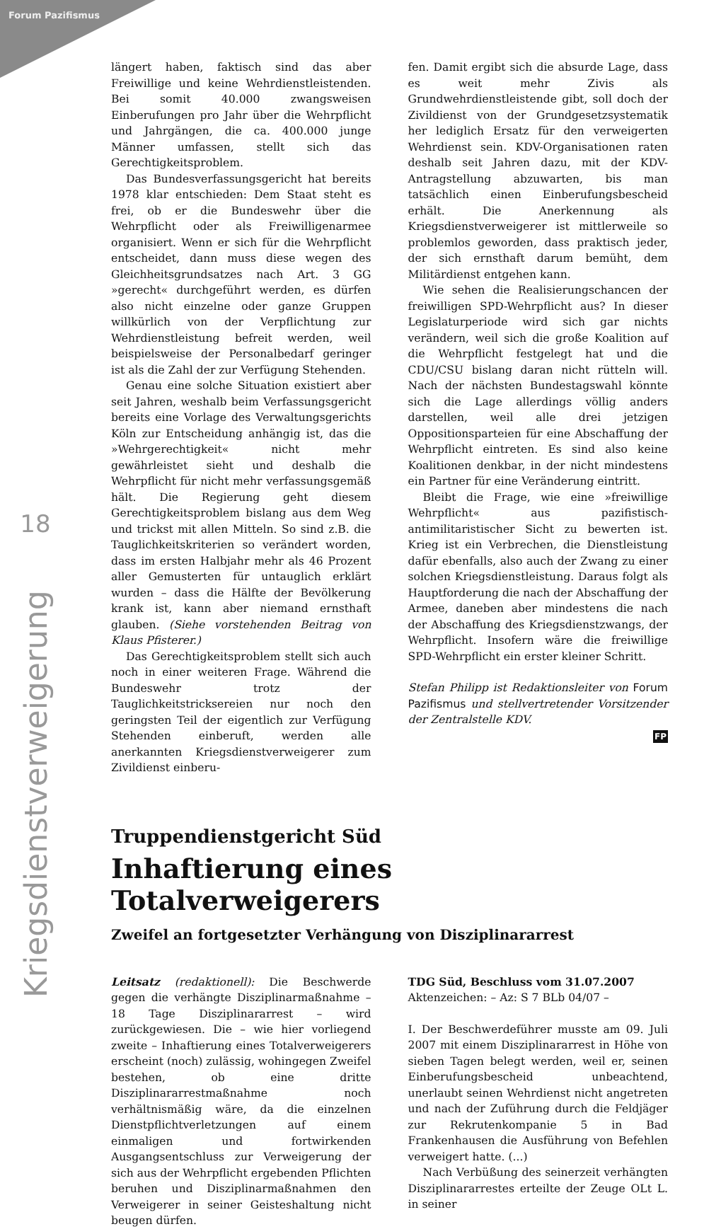Forum Pazifismus
18
Kriegsdienstverweigerung
längert haben, faktisch sind das aber Freiwillige und keine Wehrdienstleistenden. Bei somit 40.000 zwangsweisen Einberufungen pro Jahr über die Wehrpflicht und Jahrgängen, die ca. 400.000 junge Männer umfassen, stellt sich das Gerechtigkeitsproblem.
Das Bundesverfassungsgericht hat bereits 1978 klar entschieden: Dem Staat steht es frei, ob er die Bundeswehr über die Wehrpflicht oder als Freiwilligenarmee organisiert. Wenn er sich für die Wehrpflicht entscheidet, dann muss diese wegen des Gleichheitsgrundsatzes nach Art. 3 GG »gerecht« durchgeführt werden, es dürfen also nicht einzelne oder ganze Gruppen willkürlich von der Verpflichtung zur Wehrdienstleistung befreit werden, weil beispielsweise der Personalbedarf geringer ist als die Zahl der zur Verfügung Stehenden.
Genau eine solche Situation existiert aber seit Jahren, weshalb beim Verfassungsgericht bereits eine Vorlage des Verwaltungsgerichts Köln zur Entscheidung anhängig ist, das die »Wehrgerechtigkeit« nicht mehr gewährleistet sieht und deshalb die Wehrpflicht für nicht mehr verfassungsgemäß hält. Die Regierung geht diesem Gerechtigkeitsproblem bislang aus dem Weg und trickst mit allen Mitteln. So sind z.B. die Tauglichkeitskriterien so verändert worden, dass im ersten Halbjahr mehr als 46 Prozent aller Gemusterten für untauglich erklärt wurden – dass die Hälfte der Bevölkerung krank ist, kann aber niemand ernsthaft glauben. (Siehe vorstehenden Beitrag von Klaus Pfisterer.)
Das Gerechtigkeitsproblem stellt sich auch noch in einer weiteren Frage. Während die Bundeswehr trotz der Tauglichkeitstricksereien nur noch den geringsten Teil der eigentlich zur Verfügung Stehenden einberuft, werden alle anerkannten Kriegsdienstverweigerer zum Zivildienst einberu-
fen. Damit ergibt sich die absurde Lage, dass es weit mehr Zivis als Grundwehrdienstleistende gibt, soll doch der Zivildienst von der Grundgesetzsystematik her lediglich Ersatz für den verweigerten Wehrdienst sein. KDV-Organisationen raten deshalb seit Jahren dazu, mit der KDV-Antragstellung abzuwarten, bis man tatsächlich einen Einberufungsbescheid erhält. Die Anerkennung als Kriegsdienstverweigerer ist mittlerweile so problemlos geworden, dass praktisch jeder, der sich ernsthaft darum bemüht, dem Militärdienst entgehen kann.
Wie sehen die Realisierungschancen der freiwilligen SPD-Wehrpflicht aus? In dieser Legislaturperiode wird sich gar nichts verändern, weil sich die große Koalition auf die Wehrpflicht festgelegt hat und die CDU/CSU bislang daran nicht rütteln will. Nach der nächsten Bundestagswahl könnte sich die Lage allerdings völlig anders darstellen, weil alle drei jetzigen Oppositionsparteien für eine Abschaffung der Wehrpflicht eintreten. Es sind also keine Koalitionen denkbar, in der nicht mindestens ein Partner für eine Veränderung eintritt.
Bleibt die Frage, wie eine »freiwillige Wehrpflicht« aus pazifistisch-antimilitaristischer Sicht zu bewerten ist. Krieg ist ein Verbrechen, die Dienstleistung dafür ebenfalls, also auch der Zwang zu einer solchen Kriegsdienstleistung. Daraus folgt als Hauptforderung die nach der Abschaffung der Armee, daneben aber mindestens die nach der Abschaffung des Kriegsdienstzwangs, der Wehrpflicht. Insofern wäre die freiwillige SPD-Wehrpflicht ein erster kleiner Schritt.
Stefan Philipp ist Redaktionsleiter von Forum Pazifismus und stellvertretender Vorsitzender der Zentralstelle KDV.
FP
Truppendienstgericht Süd
Inhaftierung eines Totalverweigerers
Zweifel an fortgesetzter Verhängung von Disziplinararrest
Leitsatz (redaktionell): Die Beschwerde gegen die verhängte Disziplinarmaßnahme – 18 Tage Disziplinararrest – wird zurückgewiesen. Die – wie hier vorliegend zweite – Inhaftierung eines Totalverweigerers erscheint (noch) zulässig, wohingegen Zweifel bestehen, ob eine dritte Disziplinararrestmaßnahme noch verhältnismäßig wäre, da die einzelnen Dienstpflichtverletzungen auf einem einmaligen und fortwirkenden Ausgangsentschluss zur Verweigerung der sich aus der Wehrpflicht ergebenden Pflichten beruhen und Disziplinarmaßnahmen den Verweigerer in seiner Geisteshaltung nicht beugen dürfen.
TDG Süd, Beschluss vom 31.07.2007
Aktenzeichen: – Az: S 7 BLb 04/07 –
I. Der Beschwerdeführer musste am 09. Juli 2007 mit einem Disziplinararrest in Höhe von sieben Tagen belegt werden, weil er, seinen Einberufungsbescheid unbeachtend, unerlaubt seinen Wehrdienst nicht angetreten und nach der Zuführung durch die Feldjäger zur Rekrutenkompanie 5 in Bad Frankenhausen die Ausführung von Befehlen verweigert hatte. (...)
Nach Verbüßung des seinerzeit verhängten Disziplinararrestes erteilte der Zeuge OLt L. in seiner